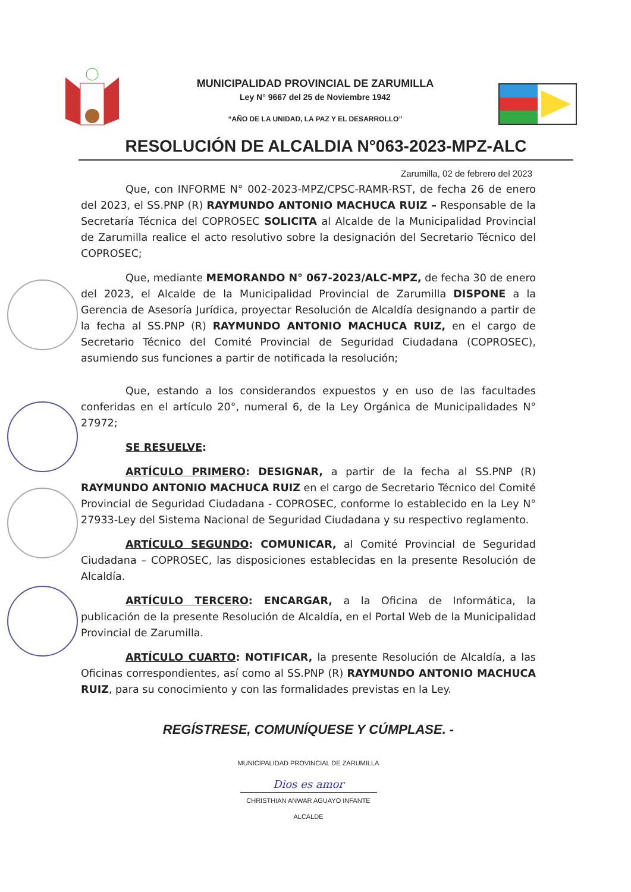MUNICIPALIDAD PROVINCIAL DE ZARUMILLA
Ley N° 9667 del 25 de Noviembre 1942
“AÑO DE LA UNIDAD, LA PAZ Y EL DESARROLLO”
RESOLUCIÓN DE ALCALDIA N°063-2023-MPZ-ALC
Zarumilla, 02 de febrero del 2023
Que, con INFORME N° 002-2023-MPZ/CPSC-RAMR-RST, de fecha 26 de enero del 2023, el SS.PNP (R) RAYMUNDO ANTONIO MACHUCA RUIZ – Responsable de la Secretaría Técnica del COPROSEC SOLICITA al Alcalde de la Municipalidad Provincial de Zarumilla realice el acto resolutivo sobre la designación del Secretario Técnico del COPROSEC;
Que, mediante MEMORANDO N° 067-2023/ALC-MPZ, de fecha 30 de enero del 2023, el Alcalde de la Municipalidad Provincial de Zarumilla DISPONE a la Gerencia de Asesoría Jurídica, proyectar Resolución de Alcaldía designando a partir de la fecha al SS.PNP (R) RAYMUNDO ANTONIO MACHUCA RUIZ, en el cargo de Secretario Técnico del Comité Provincial de Seguridad Ciudadana (COPROSEC), asumiendo sus funciones a partir de notificada la resolución;
Que, estando a los considerandos expuestos y en uso de las facultades conferidas en el artículo 20°, numeral 6, de la Ley Orgánica de Municipalidades N° 27972;
SE RESUELVE:
ARTÍCULO PRIMERO: DESIGNAR, a partir de la fecha al SS.PNP (R) RAYMUNDO ANTONIO MACHUCA RUIZ en el cargo de Secretario Técnico del Comité Provincial de Seguridad Ciudadana - COPROSEC, conforme lo establecido en la Ley N° 27933-Ley del Sistema Nacional de Seguridad Ciudadana y su respectivo reglamento.
ARTÍCULO SEGUNDO: COMUNICAR, al Comité Provincial de Seguridad Ciudadana – COPROSEC, las disposiciones establecidas en la presente Resolución de Alcaldía.
ARTÍCULO TERCERO: ENCARGAR, a la Oficina de Informática, la publicación de la presente Resolución de Alcaldía, en el Portal Web de la Municipalidad Provincial de Zarumilla.
ARTÍCULO CUARTO: NOTIFICAR, la presente Resolución de Alcaldía, a las Oficinas correspondientes, así como al SS.PNP (R) RAYMUNDO ANTONIO MACHUCA RUIZ, para su conocimiento y con las formalidades previstas en la Ley.
REGÍSTRESE, COMUNÍQUESE Y CÚMPLASE. -
MUNICIPALIDAD PROVINCIAL DE ZARUMILLA
Dios es amor
CHRISTHIAN ANWAR AGUAYO INFANTE
ALCALDE